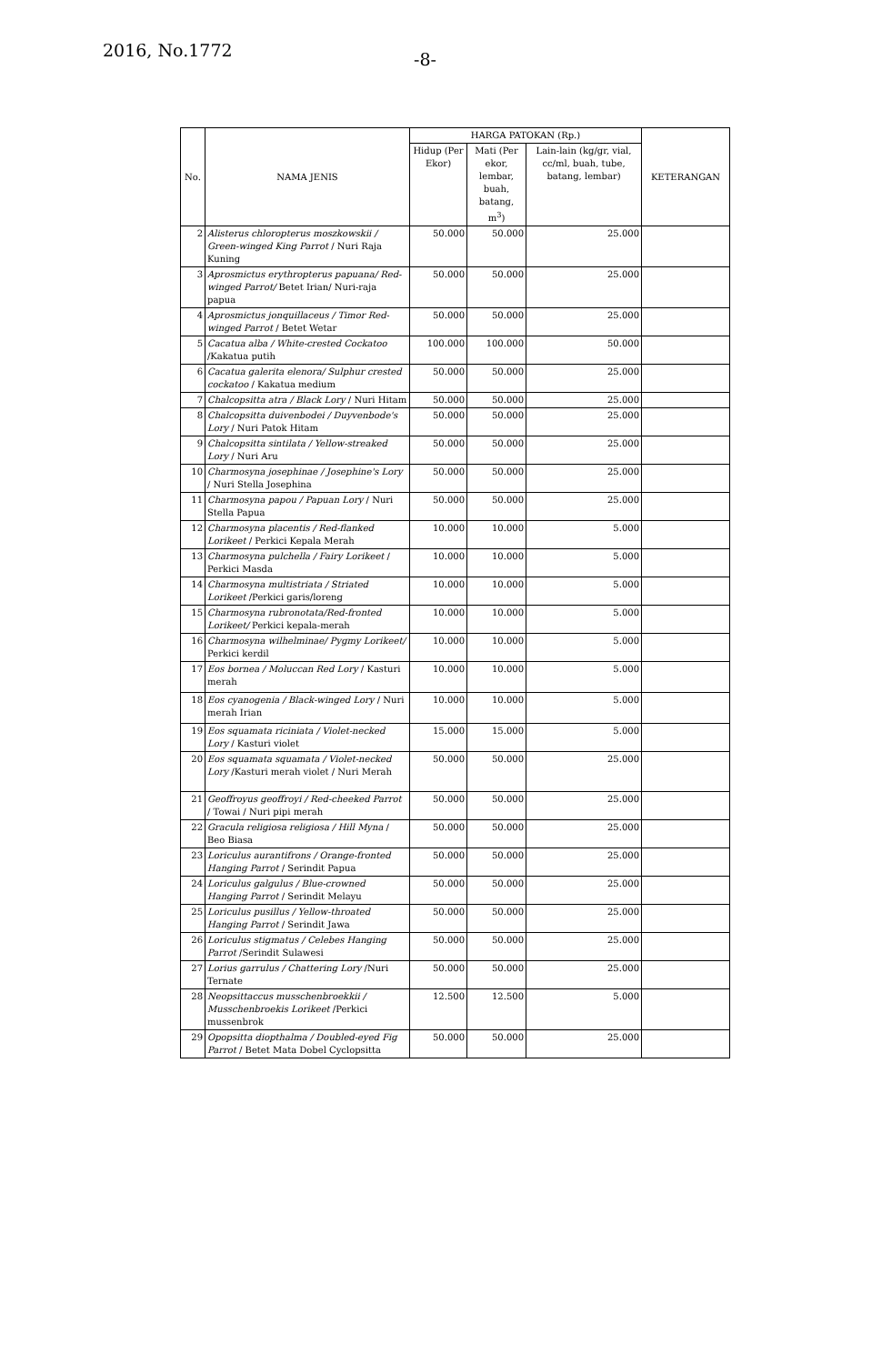2016, No.1772 -8-
| No. | NAMA JENIS | HARGA PATOKAN (Rp.) | | | KETERANGAN |
| --- | --- | --- | --- | --- | --- |
| | | Hidup (Per Ekor) | Mati (Per ekor, lembar, buah, batang, m<sup>3</sup>) | Lain-lain (kg/gr, vial, cc/ml, buah, tube, batang, lembar) | |
| 2 | Alisterus chloropterus moszkowskii / Green-winged King Parrot / Nuri Raja Kuning | 50.000 | 50.000 | 25.000 | |
| 3 | Aprosmictus erythropterus papuana/ Red-winged Parrot/ Betet Irian/ Nuri-raja papua | 50.000 | 50.000 | 25.000 | |
| 4 | Aprosmictus jonquillaceus / Timor Red-winged Parrot / Betet Wetar | 50.000 | 50.000 | 25.000 | |
| 5 | Cacatua alba / White-crested Cockatoo /Kakatua putih | 100.000 | 100.000 | 50.000 | |
| 6 | Cacatua galerita elenora/ Sulphur crested cockatoo / Kakatua medium | 50.000 | 50.000 | 25.000 | |
| 7 | Chalcopsitta atra / Black Lory / Nuri Hitam | 50.000 | 50.000 | 25.000 | |
| 8 | Chalcopsitta duivenbodei / Duyvenbode's Lory / Nuri Patok Hitam | 50.000 | 50.000 | 25.000 | |
| 9 | Chalcopsitta sintilata / Yellow-streaked Lory / Nuri Aru | 50.000 | 50.000 | 25.000 | |
| 10 | Charmosyna josephinae / Josephine's Lory / Nuri Stella Josephina | 50.000 | 50.000 | 25.000 | |
| 11 | Charmosyna papou / Papuan Lory / Nuri Stella Papua | 50.000 | 50.000 | 25.000 | |
| 12 | Charmosyna placentis / Red-flanked Lorikeet / Perkici Kepala Merah | 10.000 | 10.000 | 5.000 | |
| 13 | Charmosyna pulchella / Fairy Lorikeet / Perkici Masda | 10.000 | 10.000 | 5.000 | |
| 14 | Charmosyna multistriata / Striated Lorikeet /Perkici garis/loreng | 10.000 | 10.000 | 5.000 | |
| 15 | Charmosyna rubronotata/Red-fronted Lorikeet/ Perkici kepala-merah | 10.000 | 10.000 | 5.000 | |
| 16 | Charmosyna wilhelminae/ Pygmy Lorikeet/ Perkici kerdil | 10.000 | 10.000 | 5.000 | |
| 17 | Eos bornea / Moluccan Red Lory / Kasturi merah | 10.000 | 10.000 | 5.000 | |
| 18 | Eos cyanogenia / Black-winged Lory / Nuri merah Irian | 10.000 | 10.000 | 5.000 | |
| 19 | Eos squamata riciniata / Violet-necked Lory / Kasturi violet | 15.000 | 15.000 | 5.000 | |
| 20 | Eos squamata squamata / Violet-necked Lory /Kasturi merah violet / Nuri Merah | 50.000 | 50.000 | 25.000 | |
| 21 | Geoffroyus geoffroyi / Red-cheeked Parrot / Towai / Nuri pipi merah | 50.000 | 50.000 | 25.000 | |
| 22 | Gracula religiosa religiosa / Hill Myna / Beo Biasa | 50.000 | 50.000 | 25.000 | |
| 23 | Loriculus aurantifrons / Orange-fronted Hanging Parrot / Serindit Papua | 50.000 | 50.000 | 25.000 | |
| 24 | Loriculus galgulus / Blue-crowned Hanging Parrot / Serindit Melayu | 50.000 | 50.000 | 25.000 | |
| 25 | Loriculus pusillus / Yellow-throated Hanging Parrot / Serindit Jawa | 50.000 | 50.000 | 25.000 | |
| 26 | Loriculus stigmatus / Celebes Hanging Parrot /Serindit Sulawesi | 50.000 | 50.000 | 25.000 | |
| 27 | Lorius garrulus / Chattering Lory /Nuri Ternate | 50.000 | 50.000 | 25.000 | |
| 28 | Neopsittaccus musschenbroekkii / Musschenbroekis Lorikeet /Perkici mussenbrok | 12.500 | 12.500 | 5.000 | |
| 29 | Opopsitta diopthalma / Doubled-eyed Fig Parrot / Betet Mata Dobel Cyclopsitta | 50.000 | 50.000 | 25.000 | |